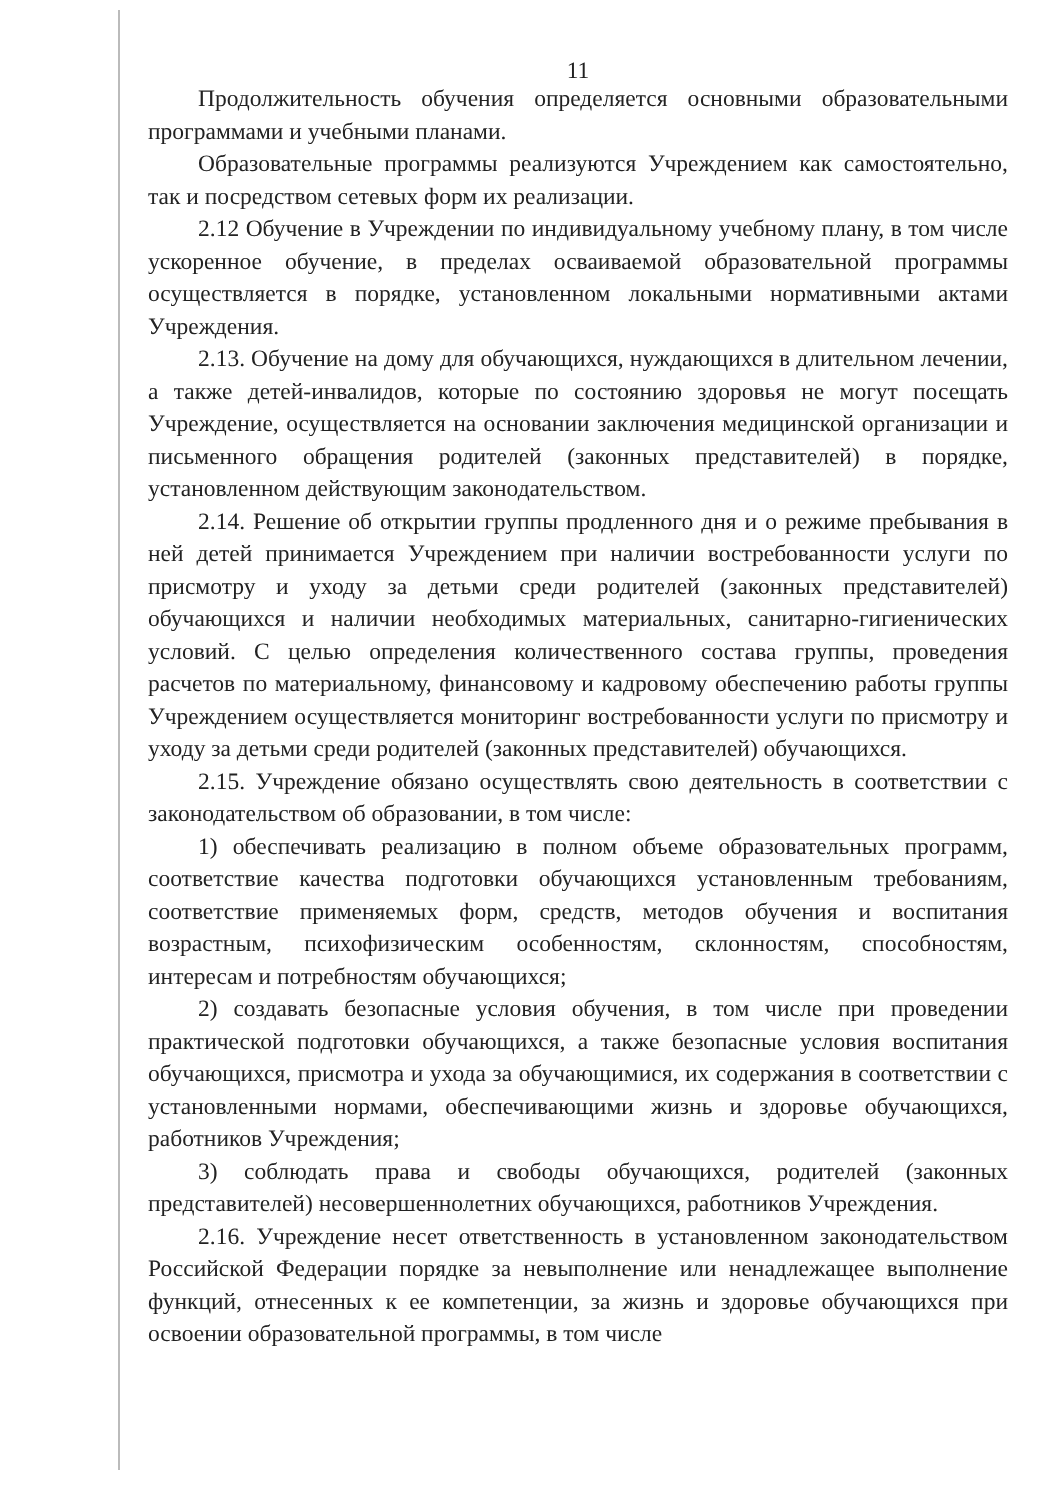11
Продолжительность обучения определяется основными образовательными программами и учебными планами.
Образовательные программы реализуются Учреждением как самостоятельно, так и посредством сетевых форм их реализации.
2.12 Обучение в Учреждении по индивидуальному учебному плану, в том числе ускоренное обучение, в пределах осваиваемой образовательной программы осуществляется в порядке, установленном локальными нормативными актами Учреждения.
2.13. Обучение на дому для обучающихся, нуждающихся в длительном лечении, а также детей-инвалидов, которые по состоянию здоровья не могут посещать Учреждение, осуществляется на основании заключения медицинской организации и письменного обращения родителей (законных представителей) в порядке, установленном действующим законодательством.
2.14. Решение об открытии группы продленного дня и о режиме пребывания в ней детей принимается Учреждением при наличии востребованности услуги по присмотру и уходу за детьми среди родителей (законных представителей) обучающихся и наличии необходимых материальных, санитарно-гигиенических условий. С целью определения количественного состава группы, проведения расчетов по материальному, финансовому и кадровому обеспечению работы группы Учреждением осуществляется мониторинг востребованности услуги по присмотру и уходу за детьми среди родителей (законных представителей) обучающихся.
2.15. Учреждение обязано осуществлять свою деятельность в соответствии с законодательством об образовании, в том числе:
1) обеспечивать реализацию в полном объеме образовательных программ, соответствие качества подготовки обучающихся установленным требованиям, соответствие применяемых форм, средств, методов обучения и воспитания возрастным, психофизическим особенностям, склонностям, способностям, интересам и потребностям обучающихся;
2) создавать безопасные условия обучения, в том числе при проведении практической подготовки обучающихся, а также безопасные условия воспитания обучающихся, присмотра и ухода за обучающимися, их содержания в соответствии с установленными нормами, обеспечивающими жизнь и здоровье обучающихся, работников Учреждения;
3) соблюдать права и свободы обучающихся, родителей (законных представителей) несовершеннолетних обучающихся, работников Учреждения.
2.16. Учреждение несет ответственность в установленном законодательством Российской Федерации порядке за невыполнение или ненадлежащее выполнение функций, отнесенных к ее компетенции, за жизнь и здоровье обучающихся при освоении образовательной программы, в том числе